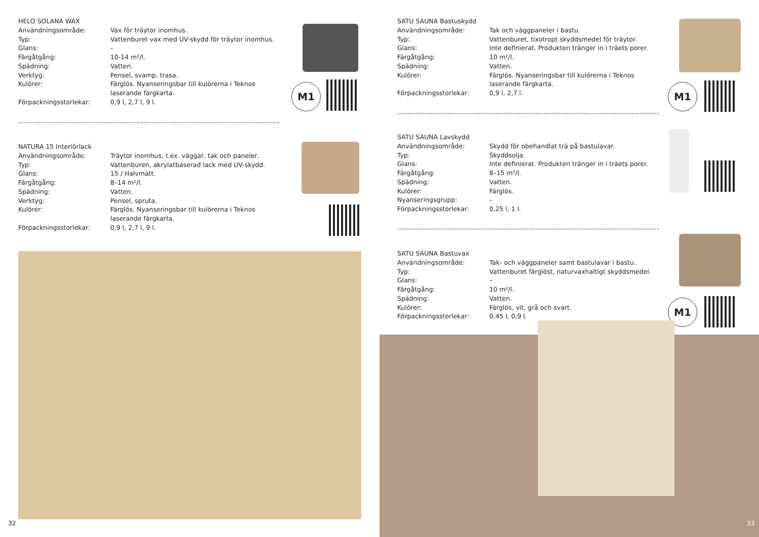HELO SOLANA WAX
| Användningsområde: | Vax för träytor inomhus. |
| Typ: | Vattenburet vax med UV-skydd för träytor inomhus. |
| Glans: | – |
| Färgåtgång: | 10-14 m²/l. |
| Spädning: | Vatten. |
| Verktyg: | Pensel, svamp, trasa. |
| Kulörer: | Färglös. Nyanseringsbar till kulörerna i Teknos laserande färgkarta. |
| Förpackningsstorlekar: | 0,9 l, 2,7 l, 9 l. |
M1
NATURA 15 Interiörlack
| Användningsområde: | Träytor inomhus, t.ex. väggar, tak och paneler. |
| Typ: | Vattenburen, akrylatbaserad lack med UV-skydd. |
| Glans: | 15 / Halvmatt. |
| Färgåtgång: | 8–14 m²/l. |
| Spädning: | Vatten. |
| Verktyg: | Pensel, spruta. |
| Kulörer: | Färglös. Nyanseringsbar till kulörerna i Teknos laserande färgkarta. |
| Förpackningsstorlekar: | 0,9 l, 2,7 l, 9 l. |
32
SATU SAUNA Bastuskydd
| Användningsområde: | Tak och väggpaneler i bastu. |
| Typ: | Vattenburet, tixotropt skyddsmedel för träytor. |
| Glans: | Inte definierat. Produkten tränger in i träets porer. |
| Färgåtgång: | 10 m²/l. |
| Spädning: | Vatten. |
| Kulörer: | Färglös. Nyanseringsbar till kulörerna i Teknos laserande färgkarta. |
| Förpackningsstorlekar: | 0,9 l, 2,7 l. |
M1
SATU SAUNA Lavskydd
| Användningsområde: | Skydd för obehandlat trä på bastulavar. |
| Typ: | Skyddsolja. |
| Glans: | Inte definierat. Produkten tränger in i träets porer. |
| Färgåtgång: | 8–15 m²/l. |
| Spädning: | Vatten. |
| Kulörer: | Färglös. |
| Nyanseringsgrupp: | – |
| Förpackningsstorlekar: | 0,25 l, 1 l. |
SATU SAUNA Bastuvax
| Användningsområde: | Tak- och väggpaneler samt bastulavar i bastu. |
| Typ: | Vattenburet färglöst, naturvaxhaltigt skyddsmedel. |
| Glans: | – |
| Färgåtgång: | 10 m²/l. |
| Spädning: | Vatten. |
| Kulörer: | Färglös, vit, grå och svart. |
| Förpackningsstorlekar: | 0,45 l, 0,9 l. |
M1
33